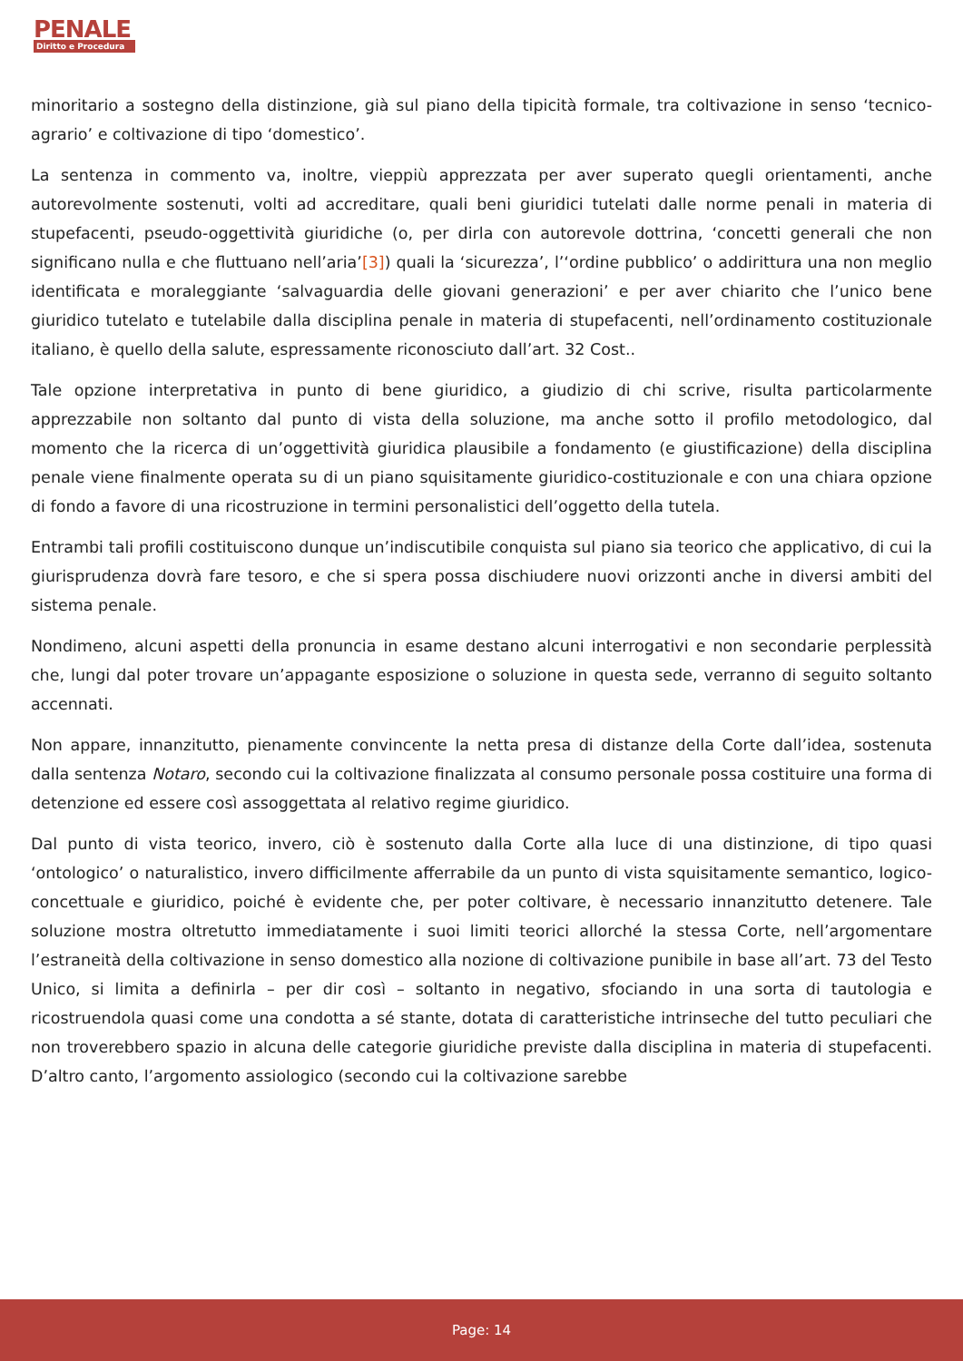PENALE
Diritto e Procedura
minoritario a sostegno della distinzione, già sul piano della tipicità formale, tra coltivazione in senso ‘tecnico-agrario’ e coltivazione di tipo ‘domestico’.
La sentenza in commento va, inoltre, vieppiù apprezzata per aver superato quegli orientamenti, anche autorevolmente sostenuti, volti ad accreditare, quali beni giuridici tutelati dalle norme penali in materia di stupefacenti, pseudo-oggettività giuridiche (o, per dirla con autorevole dottrina, ‘concetti generali che non significano nulla e che fluttuano nell’aria’[3]) quali la ‘sicurezza’, l’‘ordine pubblico’ o addirittura una non meglio identificata e moraleggiante ‘salvaguardia delle giovani generazioni’ e per aver chiarito che l’unico bene giuridico tutelato e tutelabile dalla disciplina penale in materia di stupefacenti, nell’ordinamento costituzionale italiano, è quello della salute, espressamente riconosciuto dall’art. 32 Cost..
Tale opzione interpretativa in punto di bene giuridico, a giudizio di chi scrive, risulta particolarmente apprezzabile non soltanto dal punto di vista della soluzione, ma anche sotto il profilo metodologico, dal momento che la ricerca di un’oggettività giuridica plausibile a fondamento (e giustificazione) della disciplina penale viene finalmente operata su di un piano squisitamente giuridico-costituzionale e con una chiara opzione di fondo a favore di una ricostruzione in termini personalistici dell’oggetto della tutela.
Entrambi tali profili costituiscono dunque un’indiscutibile conquista sul piano sia teorico che applicativo, di cui la giurisprudenza dovrà fare tesoro, e che si spera possa dischiudere nuovi orizzonti anche in diversi ambiti del sistema penale.
Nondimeno, alcuni aspetti della pronuncia in esame destano alcuni interrogativi e non secondarie perplessità che, lungi dal poter trovare un’appagante esposizione o soluzione in questa sede, verranno di seguito soltanto accennati.
Non appare, innanzitutto, pienamente convincente la netta presa di distanze della Corte dall’idea, sostenuta dalla sentenza Notaro, secondo cui la coltivazione finalizzata al consumo personale possa costituire una forma di detenzione ed essere così assoggettata al relativo regime giuridico.
Dal punto di vista teorico, invero, ciò è sostenuto dalla Corte alla luce di una distinzione, di tipo quasi ‘ontologico’ o naturalistico, invero difficilmente afferrabile da un punto di vista squisitamente semantico, logico-concettuale e giuridico, poiché è evidente che, per poter coltivare, è necessario innanzitutto detenere. Tale soluzione mostra oltretutto immediatamente i suoi limiti teorici allorché la stessa Corte, nell’argomentare l’estraneità della coltivazione in senso domestico alla nozione di coltivazione punibile in base all’art. 73 del Testo Unico, si limita a definirla – per dir così – soltanto in negativo, sfociando in una sorta di tautologia e ricostruendola quasi come una condotta a sé stante, dotata di caratteristiche intrinseche del tutto peculiari che non troverebbero spazio in alcuna delle categorie giuridiche previste dalla disciplina in materia di stupefacenti. D’altro canto, l’argomento assiologico (secondo cui la coltivazione sarebbe
Page: 14